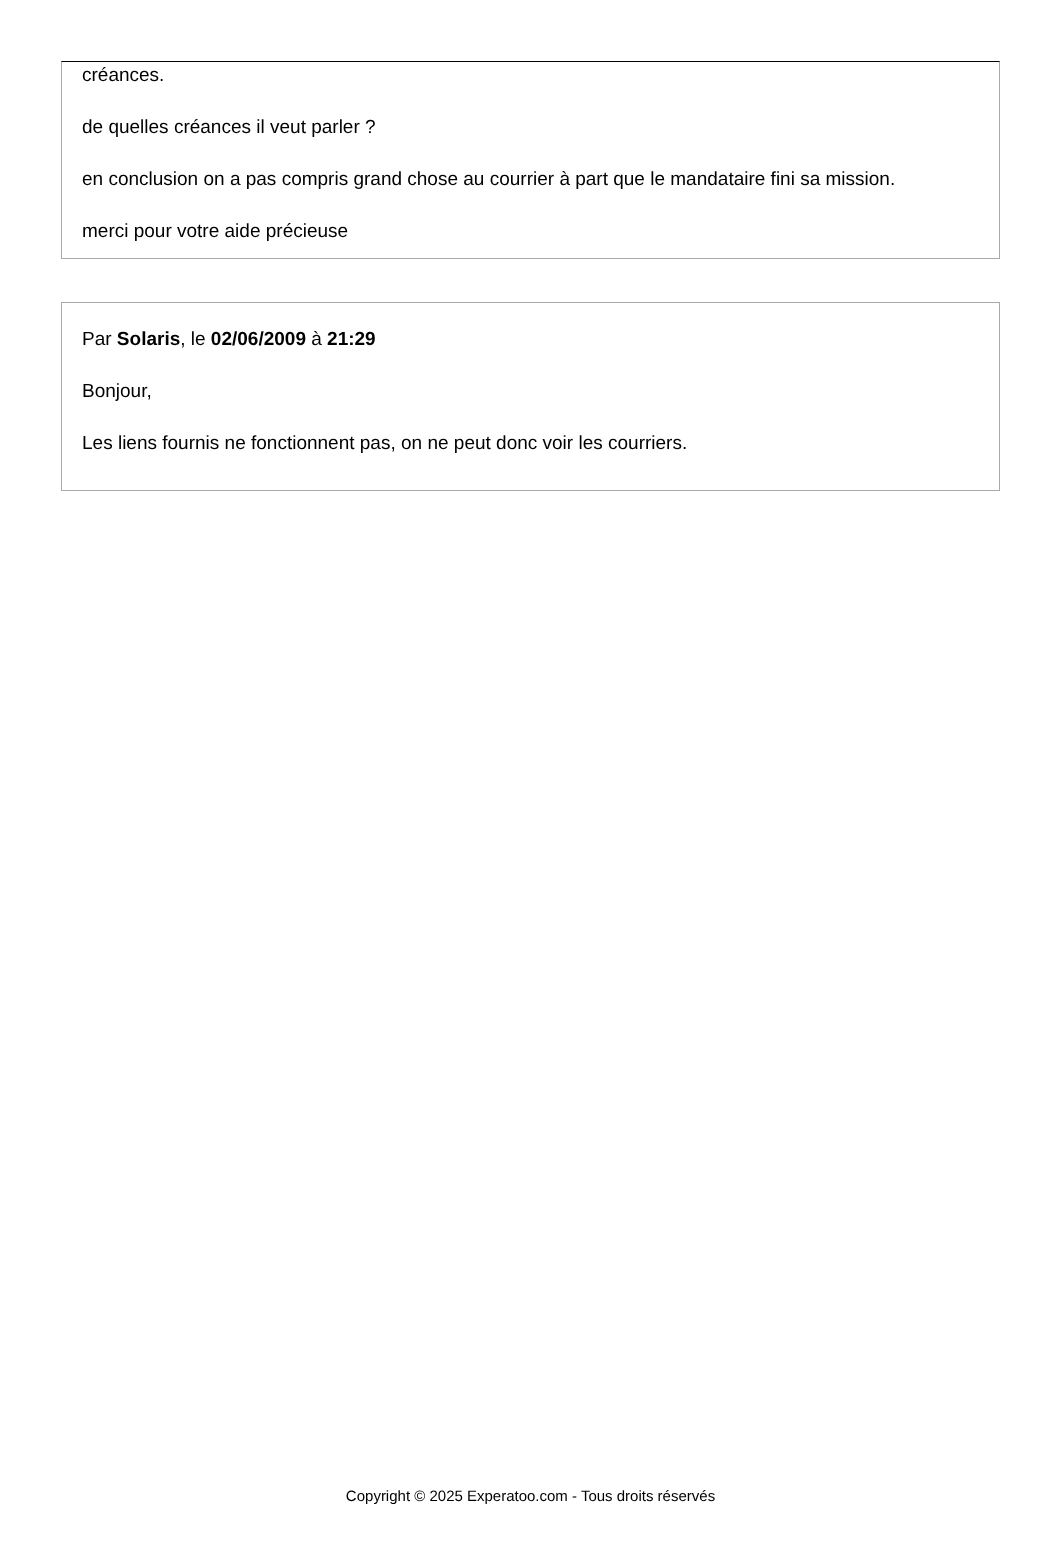créances.
de quelles créances il veut parler ?
en conclusion on a pas compris grand chose au courrier à part que le mandataire fini sa mission.
merci pour votre aide précieuse
Par Solaris, le 02/06/2009 à 21:29
Bonjour,
Les liens fournis ne fonctionnent pas, on ne peut donc voir les courriers.
Copyright © 2025 Experatoo.com - Tous droits réservés